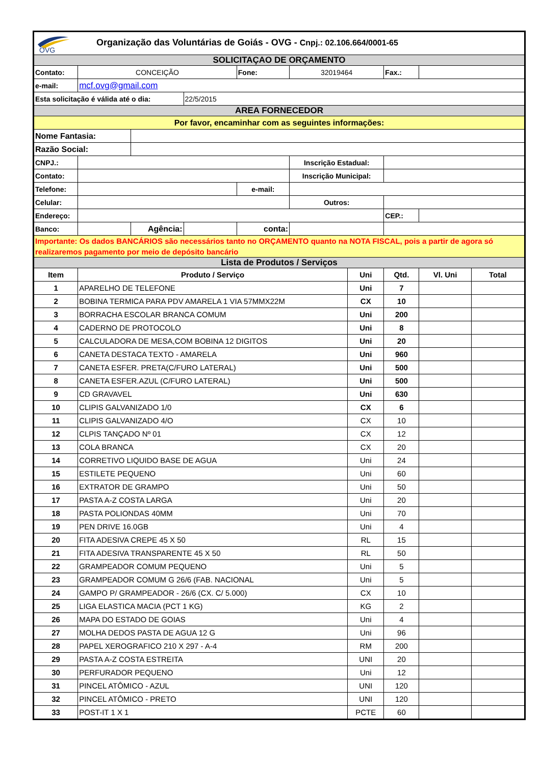| OVG Organização das Voluntárias de Goiás - OVG - Cnpj.: 02.106.664/0001-65 | | | | | | | | | |
| SOLICITAÇAO DE ORÇAMENTO | | | | | | | | | |
| Contato: | CONCEIÇÃO | | | Fone: | 32019464 | | Fax.: | | |
| e-mail: | mcf.ovg@gmail.com | | | | | | | | |
| Esta solicitação é válida até o dia: | | | 22/5/2015 | | | | | | |
| AREA FORNECEDOR | | | | | | | | | |
| Por favor, encaminhar com as seguintes informações: | | | | | | | | | |
| Nome Fantasia: | | | | | | | | | |
| Razão Social: | | | | | | | | | |
| CNPJ.: | | | | | Inscrição Estadual: | | | | |
| Contato: | | | | | Inscrição Municipal: | | | | |
| Telefone: | | | | e-mail: | | | | | |
| Celular: | | | | | Outros: | | | | |
| Endereço: | | | | | | | CEP.: | | |
| Banco: | | Agência: | | conta: | | | | | |
| Importante: Os dados BANCÁRIOS são necessários tanto no ORÇAMENTO quanto na NOTA FISCAL, pois a partir de agora só realizaremos pagamento por meio de depósito bancário | | | | | | | | | |
| Lista de Produtos / Serviços | | | | | | | | | |
| Item | Produto / Serviço | | | | | Uni | Qtd. | Vl. Uni | Total |
| 1 | APARELHO DE TELEFONE | | | | | Uni | 7 | | |
| 2 | BOBINA TERMICA PARA PDV AMARELA 1 VIA 57MMX22M | | | | | CX | 10 | | |
| 3 | BORRACHA ESCOLAR BRANCA COMUM | | | | | Uni | 200 | | |
| 4 | CADERNO DE PROTOCOLO | | | | | Uni | 8 | | |
| 5 | CALCULADORA DE MESA,COM BOBINA 12 DIGITOS | | | | | Uni | 20 | | |
| 6 | CANETA DESTACA TEXTO - AMARELA | | | | | Uni | 960 | | |
| 7 | CANETA ESFER. PRETA(C/FURO LATERAL) | | | | | Uni | 500 | | |
| 8 | CANETA ESFER.AZUL (C/FURO LATERAL) | | | | | Uni | 500 | | |
| 9 | CD GRAVAVEL | | | | | Uni | 630 | | |
| 10 | CLIPIS GALVANIZADO 1/0 | | | | | CX | 6 | | |
| 11 | CLIPIS GALVANIZADO 4/O | | | | | CX | 10 | | |
| 12 | CLPIS TANÇADO Nº 01 | | | | | CX | 12 | | |
| 13 | COLA BRANCA | | | | | CX | 20 | | |
| 14 | CORRETIVO LIQUIDO BASE DE AGUA | | | | | Uni | 24 | | |
| 15 | ESTILETE PEQUENO | | | | | Uni | 60 | | |
| 16 | EXTRATOR DE GRAMPO | | | | | Uni | 50 | | |
| 17 | PASTA A-Z COSTA LARGA | | | | | Uni | 20 | | |
| 18 | PASTA POLIONDAS 40MM | | | | | Uni | 70 | | |
| 19 | PEN DRIVE 16.0GB | | | | | Uni | 4 | | |
| 20 | FITA ADESIVA CREPE 45 X 50 | | | | | RL | 15 | | |
| 21 | FITA ADESIVA TRANSPARENTE 45 X 50 | | | | | RL | 50 | | |
| 22 | GRAMPEADOR COMUM PEQUENO | | | | | Uni | 5 | | |
| 23 | GRAMPEADOR COMUM G 26/6 (FAB. NACIONAL | | | | | Uni | 5 | | |
| 24 | GAMPO P/ GRAMPEADOR - 26/6 (CX. C/ 5.000) | | | | | CX | 10 | | |
| 25 | LIGA ELASTICA MACIA (PCT 1 KG) | | | | | KG | 2 | | |
| 26 | MAPA DO ESTADO DE GOIAS | | | | | Uni | 4 | | |
| 27 | MOLHA DEDOS PASTA DE AGUA 12 G | | | | | Uni | 96 | | |
| 28 | PAPEL XEROGRAFICO 210 X 297 - A-4 | | | | | RM | 200 | | |
| 29 | PASTA A-Z COSTA ESTREITA | | | | | UNI | 20 | | |
| 30 | PERFURADOR PEQUENO | | | | | Uni | 12 | | |
| 31 | PINCEL ATÔMICO - AZUL | | | | | UNI | 120 | | |
| 32 | PINCEL ATÔMICO - PRETO | | | | | UNI | 120 | | |
| 33 | POST-IT 1 X 1 | | | | | PCTE | 60 | | |